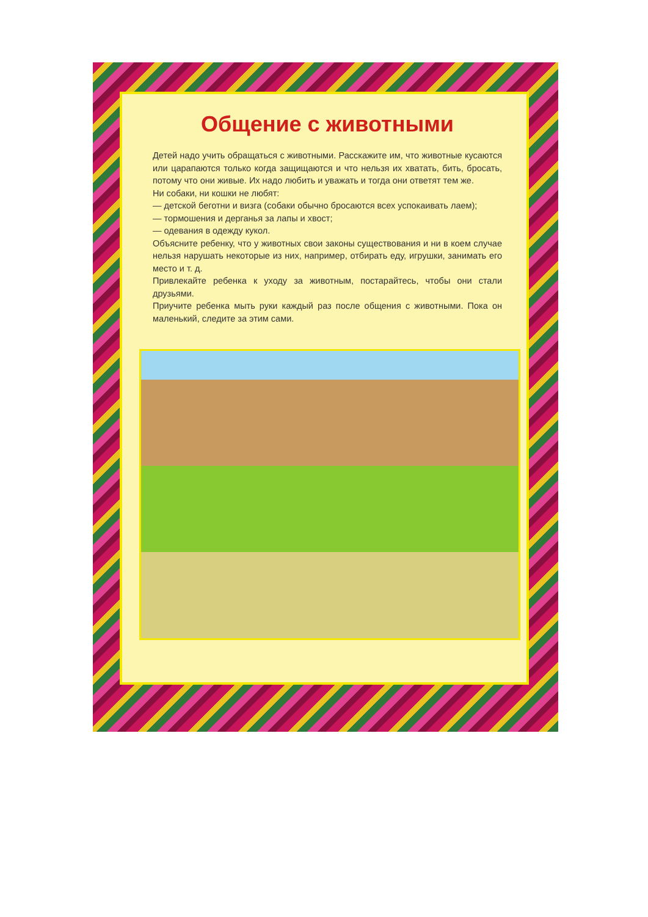Общение с животными
Детей надо учить обращаться с животными. Расскажите им, что животные кусаются или царапаются только когда защищаются и что нельзя их хватать, бить, бросать, потому что они живые. Их надо любить и уважать и тогда они ответят тем же.
Ни собаки, ни кошки не любят:
— детской беготни и визга (собаки обычно бросаются всех успокаивать лаем);
— тормошения и дерганья за лапы и хвост;
— одевания в одежду кукол.
Объясните ребенку, что у животных свои законы существования и ни в коем случае нельзя нарушать некоторые из них, например, отбирать еду, игрушки, занимать его место и т. д.
Привлекайте ребенка к уходу за животным, постарайтесь, чтобы они стали друзьями.
Приучите ребенка мыть руки каждый раз после общения с животными. Пока он маленький, следите за этим сами.